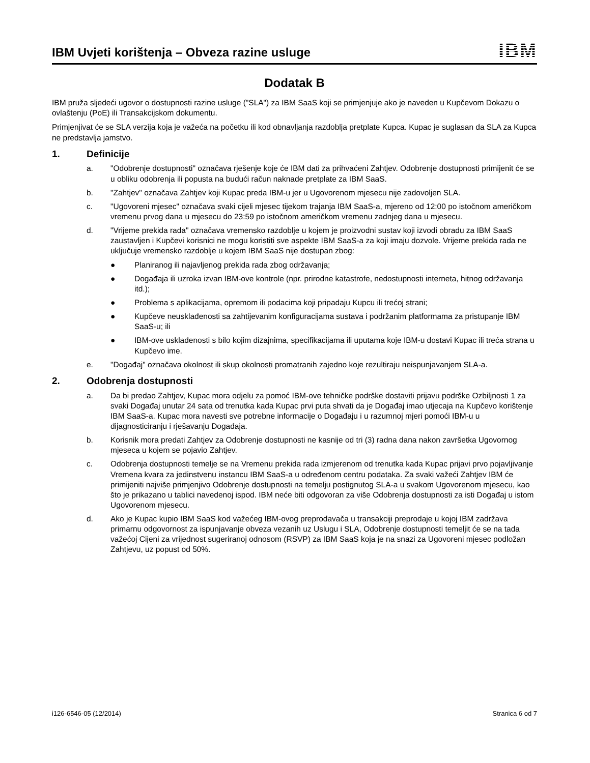IBM Uvjeti korištenja – Obveza razine usluge
IBM
Dodatak B
IBM pruža sljedeći ugovor o dostupnosti razine usluge ("SLA") za IBM SaaS koji se primjenjuje ako je naveden u Kupčevom Dokazu o ovlaštenju (PoE) ili Transakcijskom dokumentu.
Primjenjivat će se SLA verzija koja je važeća na početku ili kod obnavljanja razdoblja pretplate Kupca. Kupac je suglasan da SLA za Kupca ne predstavlja jamstvo.
1. Definicije
a. "Odobrenje dostupnosti" označava rješenje koje će IBM dati za prihvaćeni Zahtjev. Odobrenje dostupnosti primijenit će se u obliku odobrenja ili popusta na budući račun naknade pretplate za IBM SaaS.
b. "Zahtjev" označava Zahtjev koji Kupac preda IBM-u jer u Ugovorenom mjesecu nije zadovoljen SLA.
c. "Ugovoreni mjesec" označava svaki cijeli mjesec tijekom trajanja IBM SaaS-a, mjereno od 12:00 po istočnom američkom vremenu prvog dana u mjesecu do 23:59 po istočnom američkom vremenu zadnjeg dana u mjesecu.
d. "Vrijeme prekida rada" označava vremensko razdoblje u kojem je proizvodni sustav koji izvodi obradu za IBM SaaS zaustavljen i Kupčevi korisnici ne mogu koristiti sve aspekte IBM SaaS-a za koji imaju dozvole. Vrijeme prekida rada ne uključuje vremensko razdoblje u kojem IBM SaaS nije dostupan zbog:
● Planiranog ili najavljenog prekida rada zbog održavanja;
● Događaja ili uzroka izvan IBM-ove kontrole (npr. prirodne katastrofe, nedostupnosti interneta, hitnog održavanja itd.);
● Problema s aplikacijama, opremom ili podacima koji pripadaju Kupcu ili trećoj strani;
● Kupčeve neusklađenosti sa zahtijevanim konfiguracijama sustava i podržanim platformama za pristupanje IBM SaaS-u; ili
● IBM-ove usklađenosti s bilo kojim dizajnima, specifikacijama ili uputama koje IBM-u dostavi Kupac ili treća strana u Kupčevo ime.
e. "Događaj" označava okolnost ili skup okolnosti promatranih zajedno koje rezultiraju neispunjavanjem SLA-a.
2. Odobrenja dostupnosti
a. Da bi predao Zahtjev, Kupac mora odjelu za pomoć IBM-ove tehničke podrške dostaviti prijavu podrške Ozbiljnosti 1 za svaki Događaj unutar 24 sata od trenutka kada Kupac prvi puta shvati da je Događaj imao utjecaja na Kupčevo korištenje IBM SaaS-a. Kupac mora navesti sve potrebne informacije o Događaju i u razumnoj mjeri pomoći IBM-u u dijagnosticiranju i rješavanju Događaja.
b. Korisnik mora predati Zahtjev za Odobrenje dostupnosti ne kasnije od tri (3) radna dana nakon završetka Ugovornog mjeseca u kojem se pojavio Zahtjev.
c. Odobrenja dostupnosti temelje se na Vremenu prekida rada izmjerenom od trenutka kada Kupac prijavi prvo pojavljivanje Vremena kvara za jedinstvenu instancu IBM SaaS-a u određenom centru podataka. Za svaki važeći Zahtjev IBM će primijeniti najviše primjenjivo Odobrenje dostupnosti na temelju postignutog SLA-a u svakom Ugovorenom mjesecu, kao što je prikazano u tablici navedenoj ispod. IBM neće biti odgovoran za više Odobrenja dostupnosti za isti Događaj u istom Ugovorenom mjesecu.
d. Ako je Kupac kupio IBM SaaS kod važećeg IBM-ovog preprodavača u transakciji preprodaje u kojoj IBM zadržava primarnu odgovornost za ispunjavanje obveza vezanih uz Uslugu i SLA, Odobrenje dostupnosti temeljit će se na tada važećoj Cijeni za vrijednost sugeriranoj odnosom (RSVP) za IBM SaaS koja je na snazi za Ugovoreni mjesec podložan Zahtjevu, uz popust od 50%.
i126-6546-05 (12/2014) Stranica 6 od 7